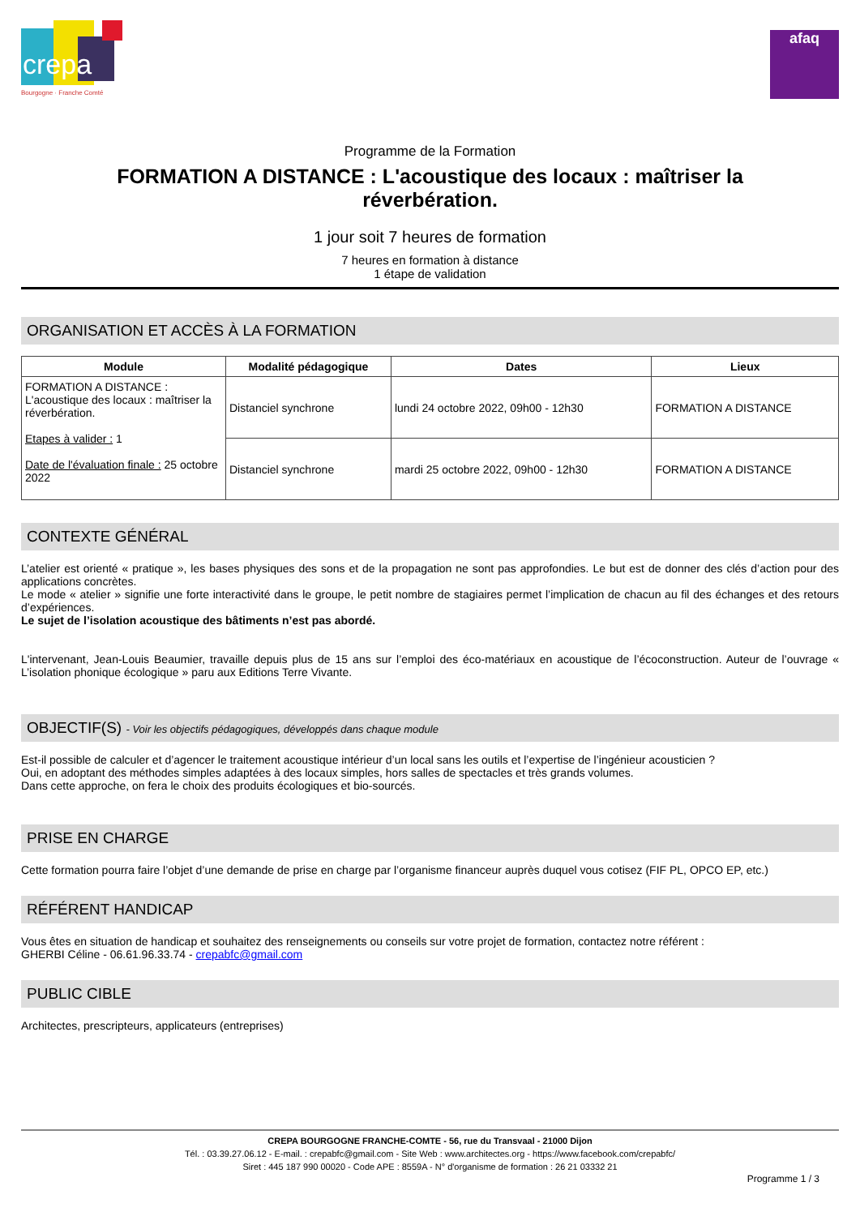Bourgogne · Franche Comté
crepa
afaq
Programme de la Formation
FORMATION A DISTANCE : L'acoustique des locaux : maîtriser la réverbération.
1 jour soit 7 heures de formation
7 heures en formation à distance
1 étape de validation
ORGANISATION ET ACCÈS À LA FORMATION
| Module | Modalité pédagogique | Dates | Lieux |
| --- | --- | --- | --- |
| FORMATION A DISTANCE : L'acoustique des locaux : maîtriser la réverbération. Etapes à valider : 1 Date de l'évaluation finale : 25 octobre 2022 | Distanciel synchrone | lundi 24 octobre 2022, 09h00 - 12h30 | FORMATION A DISTANCE |
| | Distanciel synchrone | mardi 25 octobre 2022, 09h00 - 12h30 | FORMATION A DISTANCE |
CONTEXTE GÉNÉRAL
L’atelier est orienté « pratique », les bases physiques des sons et de la propagation ne sont pas approfondies. Le but est de donner des clés d’action pour des applications concrètes.
Le mode « atelier » signifie une forte interactivité dans le groupe, le petit nombre de stagiaires permet l’implication de chacun au fil des échanges et des retours d’expériences.
Le sujet de l’isolation acoustique des bâtiments n’est pas abordé.
L'intervenant, Jean-Louis Beaumier, travaille depuis plus de 15 ans sur l’emploi des éco-matériaux en acoustique de l’écoconstruction. Auteur de l’ouvrage « L’isolation phonique écologique » paru aux Editions Terre Vivante.
OBJECTIF(S) - Voir les objectifs pédagogiques, développés dans chaque module
Est-il possible de calculer et d’agencer le traitement acoustique intérieur d’un local sans les outils et l’expertise de l’ingénieur acousticien ?
Oui, en adoptant des méthodes simples adaptées à des locaux simples, hors salles de spectacles et très grands volumes.
Dans cette approche, on fera le choix des produits écologiques et bio-sourcés.
PRISE EN CHARGE
Cette formation pourra faire l’objet d’une demande de prise en charge par l’organisme financeur auprès duquel vous cotisez (FIF PL, OPCO EP, etc.)
RÉFÉRENT HANDICAP
Vous êtes en situation de handicap et souhaitez des renseignements ou conseils sur votre projet de formation, contactez notre référent :
GHERBI Céline - 06.61.96.33.74 - crepabfc@gmail.com
PUBLIC CIBLE
Architectes, prescripteurs, applicateurs (entreprises)
CREPA BOURGOGNE FRANCHE-COMTE - 56, rue du Transvaal - 21000 Dijon
Tél. : 03.39.27.06.12 - E-mail. : crepabfc@gmail.com - Site Web : www.architectes.org - https://www.facebook.com/crepabfc/
Siret : 445 187 990 00020 - Code APE : 8559A - N° d'organisme de formation : 26 21 03332 21
Programme 1 / 3